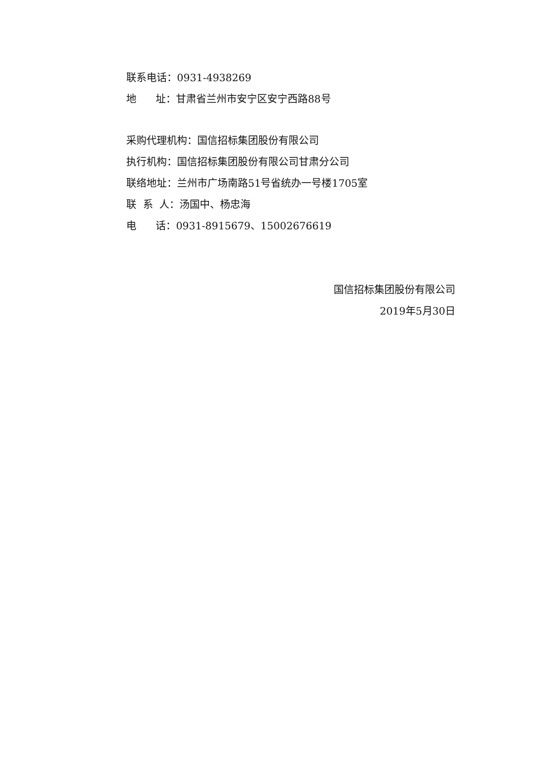联系电话：0931-4938269
地 址：甘肃省兰州市安宁区安宁西路88号
采购代理机构：国信招标集团股份有限公司
执行机构：国信招标集团股份有限公司甘肃分公司
联络地址：兰州市广场南路51号省统办一号楼1705室
联 系 人：汤国中、杨忠海
电 话：0931-8915679、15002676619
国信招标集团股份有限公司
2019年5月30日